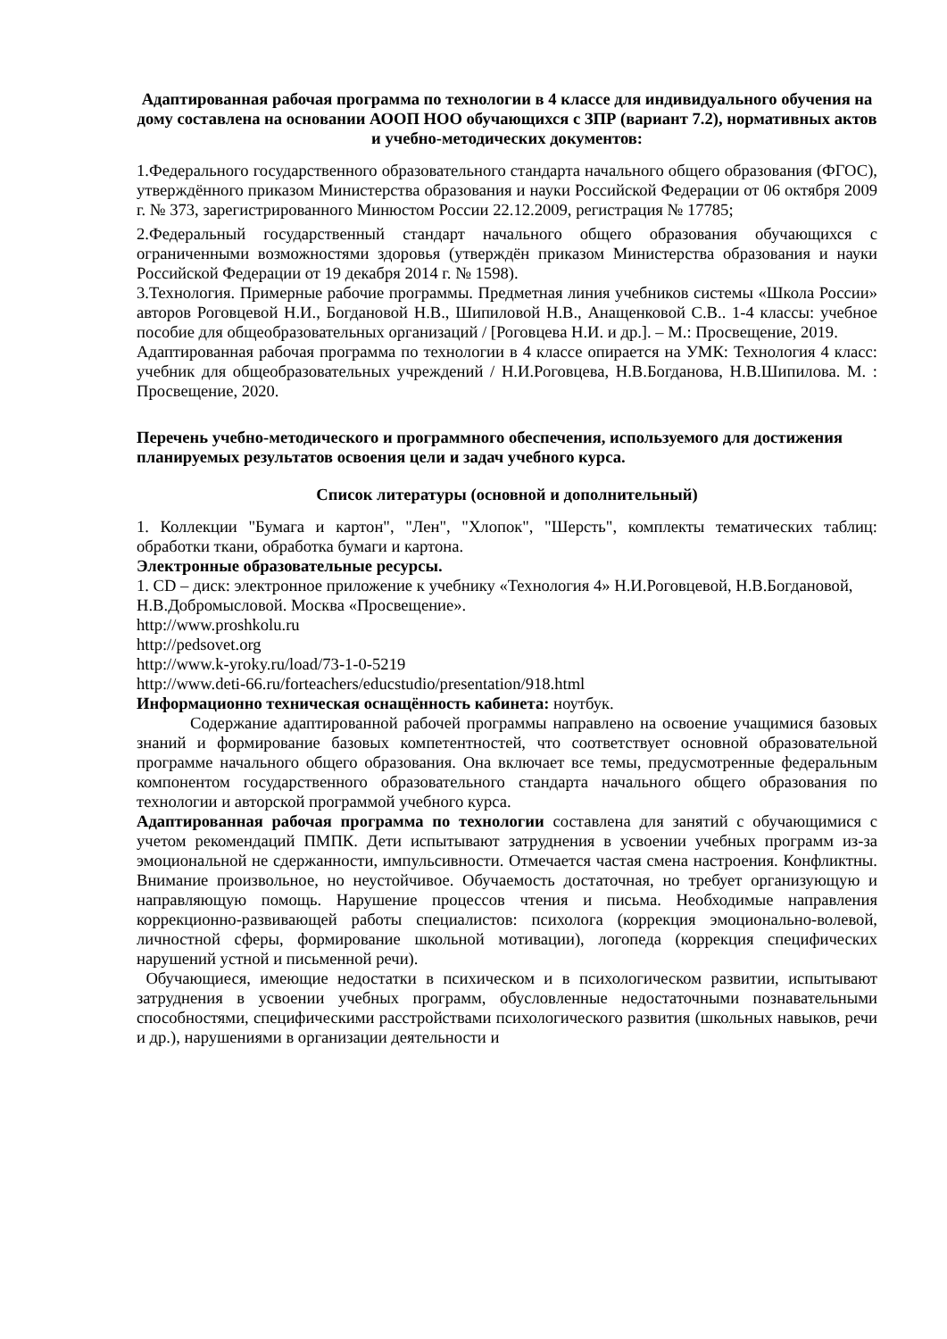Адаптированная рабочая программа по технологии в 4 классе для индивидуального обучения на дому составлена на основании АООП НОО обучающихся с ЗПР (вариант 7.2), нормативных актов и учебно-методических документов:
1.Федерального государственного образовательного стандарта начального общего образования (ФГОС), утверждённого приказом Министерства образования и науки Российской Федерации от 06 октября 2009 г. № 373, зарегистрированного Минюстом России 22.12.2009, регистрация № 17785;
2.Федеральный государственный стандарт начального общего образования обучающихся с ограниченными возможностями здоровья (утверждён приказом Министерства образования и науки Российской Федерации от 19 декабря 2014 г. № 1598).
3.Технология. Примерные рабочие программы. Предметная линия учебников системы «Школа России» авторов Роговцевой Н.И., Богдановой Н.В., Шипиловой Н.В., Анащенковой С.В.. 1-4 классы: учебное пособие для общеобразовательных организаций / [Роговцева Н.И. и др.]. – М.: Просвещение, 2019.
Адаптированная рабочая программа по технологии в 4 классе опирается на УМК: Технология 4 класс: учебник для общеобразовательных учреждений / Н.И.Роговцева, Н.В.Богданова, Н.В.Шипилова. М. : Просвещение, 2020.
Перечень учебно-методического и программного обеспечения, используемого для достижения планируемых результатов освоения цели и задач учебного курса.
Список литературы (основной и дополнительный)
1. Коллекции "Бумага и картон", "Лен", "Хлопок", "Шерсть", комплекты тематических таблиц: обработки ткани, обработка бумаги и картона.
Электронные образовательные ресурсы.
1. CD – диск: электронное приложение к учебнику «Технология 4» Н.И.Роговцевой, Н.В.Богдановой, Н.В.Добромысловой. Москва «Просвещение».
http://www.proshkolu.ru
http://pedsovet.org
http://www.k-yroky.ru/load/73-1-0-5219
http://www.deti-66.ru/forteachers/educstudio/presentation/918.html
Информационно техническая оснащённость кабинета: ноутбук.
Содержание адаптированной рабочей программы направлено на освоение учащимися базовых знаний и формирование базовых компетентностей, что соответствует основной образовательной программе начального общего образования. Она включает все темы, предусмотренные федеральным компонентом государственного образовательного стандарта начального общего образования по технологии и авторской программой учебного курса.
Адаптированная рабочая программа по технологии составлена для занятий с обучающимися с учетом рекомендаций ПМПК. Дети испытывают затруднения в усвоении учебных программ из-за эмоциональной не сдержанности, импульсивности. Отмечается частая смена настроения. Конфликтны. Внимание произвольное, но неустойчивое. Обучаемость достаточная, но требует организующую и направляющую помощь. Нарушение процессов чтения и письма. Необходимые направления коррекционно-развивающей работы специалистов: психолога (коррекция эмоционально-волевой, личностной сферы, формирование школьной мотивации), логопеда (коррекция специфических нарушений устной и письменной речи).
Обучающиеся, имеющие недостатки в психическом и в психологическом развитии, испытывают затруднения в усвоении учебных программ, обусловленные недостаточными познавательными способностями, специфическими расстройствами психологического развития (школьных навыков, речи и др.), нарушениями в организации деятельности и